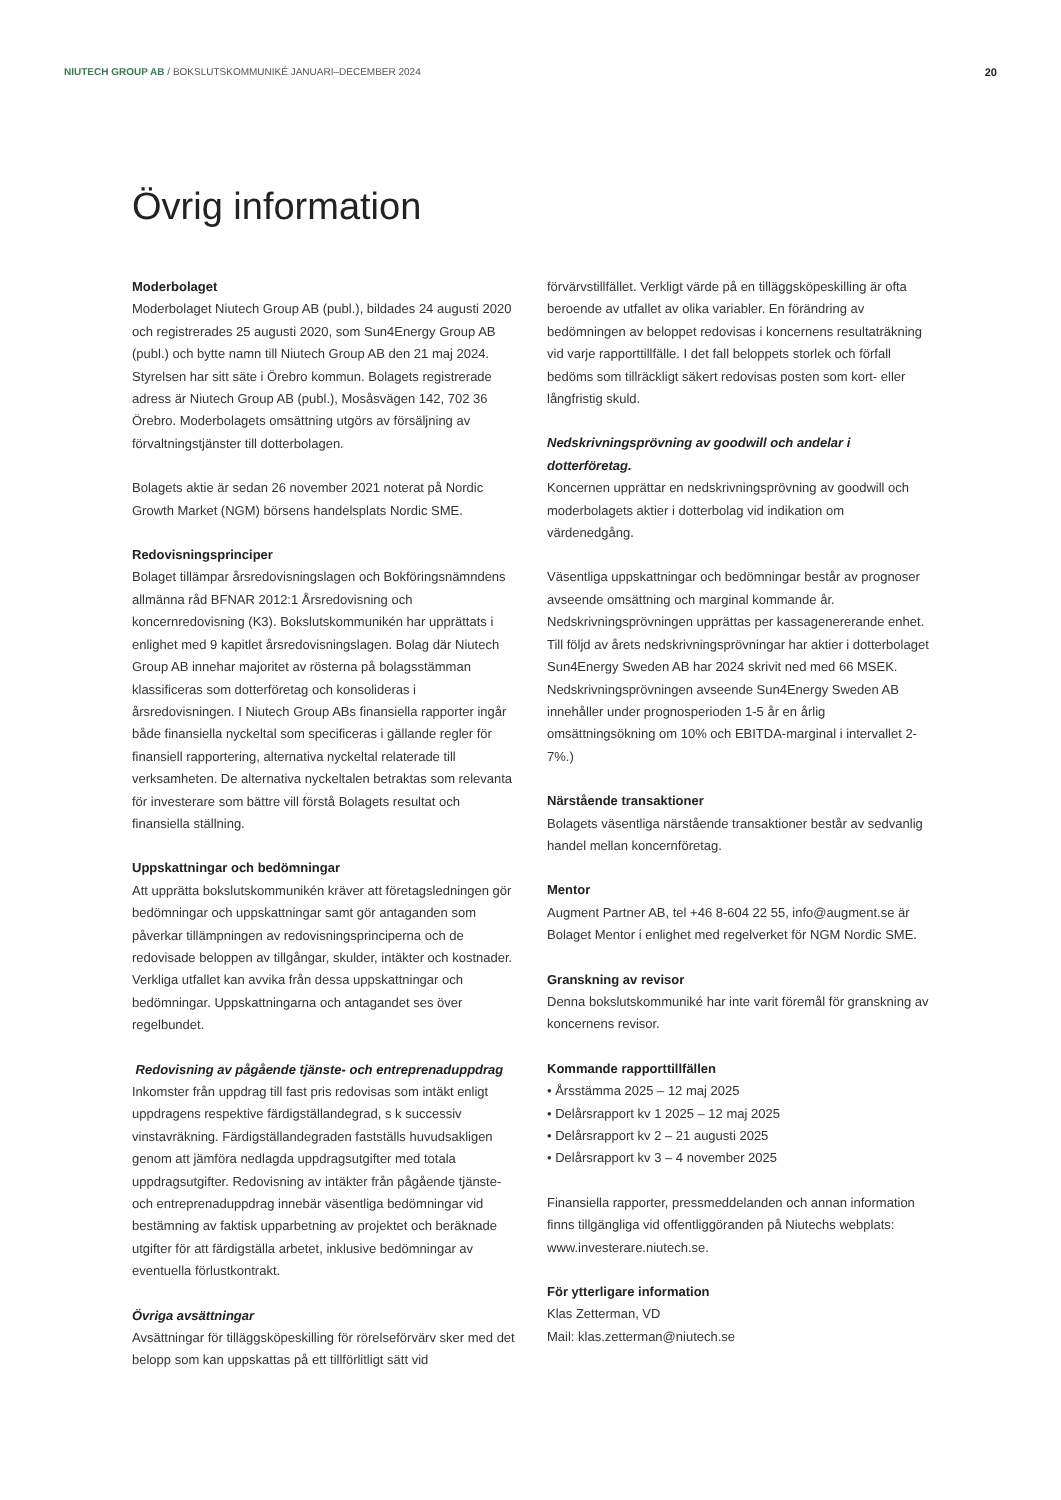NIUTECH GROUP AB / BOKSLUTSKOMMUNIKÉ JANUARI–DECEMBER 2024 20
Övrig information
Moderbolaget
Moderbolaget Niutech Group AB (publ.), bildades 24 augusti 2020 och registrerades 25 augusti 2020, som Sun4Energy Group AB (publ.) och bytte namn till Niutech Group AB den 21 maj 2024. Styrelsen har sitt säte i Örebro kommun. Bolagets registrerade adress är Niutech Group AB (publ.), Mosåsvägen 142, 702 36 Örebro. Moderbolagets omsättning utgörs av försäljning av förvaltningstjänster till dotterbolagen.
Bolagets aktie är sedan 26 november 2021 noterat på Nordic Growth Market (NGM) börsens handelsplats Nordic SME.
Redovisningsprinciper
Bolaget tillämpar årsredovisningslagen och Bokföringsnämndens allmänna råd BFNAR 2012:1 Årsredovisning och koncernredovisning (K3). Bokslutskommunikén har upprättats i enlighet med 9 kapitlet årsredovisningslagen. Bolag där Niutech Group AB innehar majoritet av rösterna på bolagsstämman klassificeras som dotterföretag och konsolideras i årsredovisningen. I Niutech Group ABs finansiella rapporter ingår både finansiella nyckeltal som specificeras i gällande regler för finansiell rapportering, alternativa nyckeltal relaterade till verksamheten. De alternativa nyckeltalen betraktas som relevanta för investerare som bättre vill förstå Bolagets resultat och finansiella ställning.
Uppskattningar och bedömningar
Att upprätta bokslutskommunikén kräver att företagsledningen gör bedömningar och uppskattningar samt gör antaganden som påverkar tillämpningen av redovisningsprinciperna och de redovisade beloppen av tillgångar, skulder, intäkter och kostnader. Verkliga utfallet kan avvika från dessa uppskattningar och bedömningar. Uppskattningarna och antagandet ses över regelbundet.
Redovisning av pågående tjänste- och entreprenaduppdrag
Inkomster från uppdrag till fast pris redovisas som intäkt enligt uppdragens respektive färdigställandegrad, s k successiv vinstavräkning. Färdigställandegraden fastställs huvudsakligen genom att jämföra nedlagda uppdragsutgifter med totala uppdragsutgifter. Redovisning av intäkter från pågående tjänste- och entreprenaduppdrag innebär väsentliga bedömningar vid bestämning av faktisk upparbetning av projektet och beräknade utgifter för att färdigställa arbetet, inklusive bedömningar av eventuella förlustkontrakt.
Övriga avsättningar
Avsättningar för tilläggsköpeskilling för rörelseförvärv sker med det belopp som kan uppskattas på ett tillförlitligt sätt vid
förvärvstillfället. Verkligt värde på en tilläggsköpeskilling är ofta beroende av utfallet av olika variabler. En förändring av bedömningen av beloppet redovisas i koncernens resultaträkning vid varje rapporttillfälle. I det fall beloppets storlek och förfall bedöms som tillräckligt säkert redovisas posten som kort- eller långfristig skuld.
Nedskrivningsprövning av goodwill och andelar i dotterföretag.
Koncernen upprättar en nedskrivningsprövning av goodwill och moderbolagets aktier i dotterbolag vid indikation om värdenedgång.
Väsentliga uppskattningar och bedömningar består av prognoser avseende omsättning och marginal kommande år. Nedskrivningsprövningen upprättas per kassagenererande enhet. Till följd av årets nedskrivningsprövningar har aktier i dotterbolaget Sun4Energy Sweden AB har 2024 skrivit ned med 66 MSEK. Nedskrivningsprövningen avseende Sun4Energy Sweden AB innehåller under prognosperioden 1-5 år en årlig omsättningsökning om 10% och EBITDA-marginal i intervallet 2-7%.)
Närstående transaktioner
Bolagets väsentliga närstående transaktioner består av sedvanlig handel mellan koncernföretag.
Mentor
Augment Partner AB, tel +46 8-604 22 55, info@augment.se är Bolaget Mentor i enlighet med regelverket för NGM Nordic SME.
Granskning av revisor
Denna bokslutskommuniké har inte varit föremål för granskning av koncernens revisor.
Kommande rapporttillfällen
• Årsstämma 2025 – 12 maj 2025
• Delårsrapport kv 1 2025 – 12 maj 2025
• Delårsrapport kv 2 – 21 augusti 2025
• Delårsrapport kv 3 – 4 november 2025
Finansiella rapporter, pressmeddelanden och annan information finns tillgängliga vid offentliggöranden på Niutechs webplats: www.investerare.niutech.se.
För ytterligare information
Klas Zetterman, VD
Mail: klas.zetterman@niutech.se